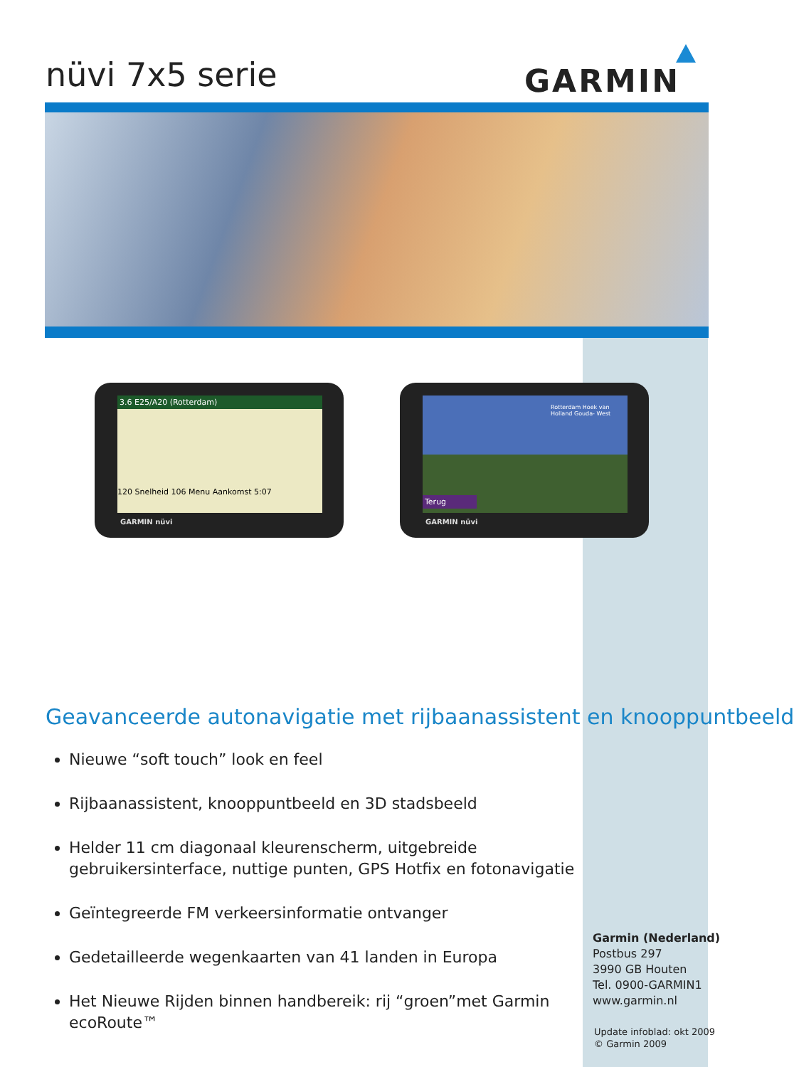nüvi 7x5 serie GARMIN
3.6 E25/A20 (Rotterdam)
120 Snelheid 106 Menu Aankomst 5:07
GARMIN nüvi
Rotterdam Hoek van Holland Gouda- West
Terug
GARMIN nüvi
Geavanceerde autonavigatie met rijbaanassistent en knooppuntbeeld
Nieuwe “soft touch” look en feel
Rijbaanassistent, knooppuntbeeld en 3D stadsbeeld
Helder 11 cm diagonaal kleurenscherm, uitgebreide gebruikersinterface, nuttige punten, GPS Hotfix en fotonavigatie
Geïntegreerde FM verkeersinformatie ontvanger
Gedetailleerde wegenkaarten van 41 landen in Europa
Het Nieuwe Rijden binnen handbereik: rij “groen”met Garmin ecoRoute™
Garmin (Nederland)
Postbus 297
3990 GB Houten
Tel. 0900-GARMIN1
www.garmin.nl
Update infoblad: okt 2009
© Garmin 2009